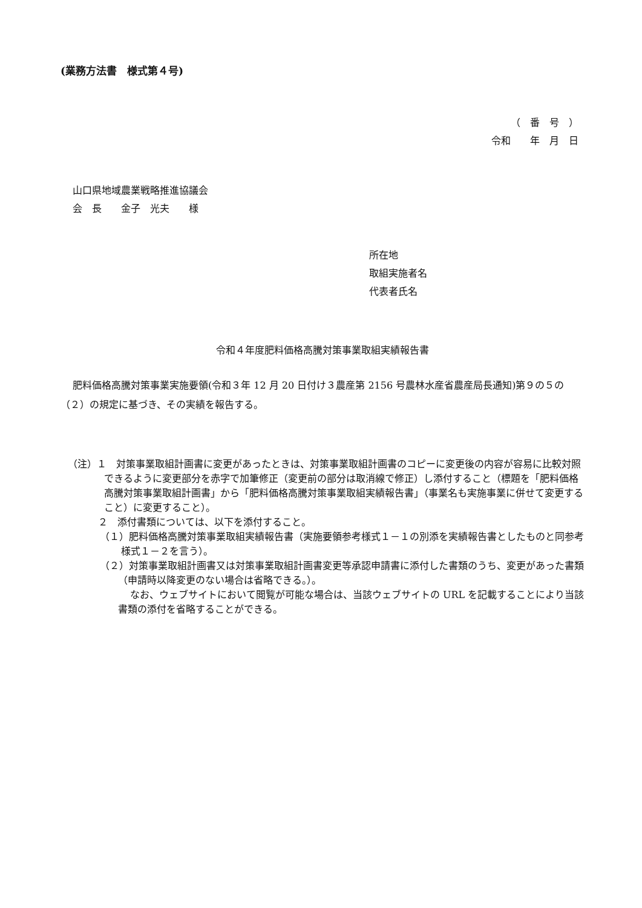(業務方法書　様式第４号)
（　番　号　）
令和　　年　月　日
山口県地域農業戦略推進協議会
会　長　　金子　光夫　　様
所在地
取組実施者名
代表者氏名
令和４年度肥料価格高騰対策事業取組実績報告書
肥料価格高騰対策事業実施要領(令和３年 12 月 20 日付け３農産第 2156 号農林水産省農産局長通知)第９の５の（２）の規定に基づき、その実績を報告する。
（注）１　対策事業取組計画書に変更があったときは、対策事業取組計画書のコピーに変更後の内容が容易に比較対照できるように変更部分を赤字で加筆修正（変更前の部分は取消線で修正）し添付すること（標題を「肥料価格高騰対策事業取組計画書」から「肥料価格高騰対策事業取組実績報告書」（事業名も実施事業に併せて変更すること）に変更すること）。
２　添付書類については、以下を添付すること。
（１）肥料価格高騰対策事業取組実績報告書（実施要領参考様式１－１の別添を実績報告書としたものと同参考様式１－２を言う）。
（２）対策事業取組計画書又は対策事業取組計画書変更等承認申請書に添付した書類のうち、変更があった書類（申請時以降変更のない場合は省略できる。）。
なお、ウェブサイトにおいて閲覧が可能な場合は、当該ウェブサイトの URL を記載することにより当該書類の添付を省略することができる。